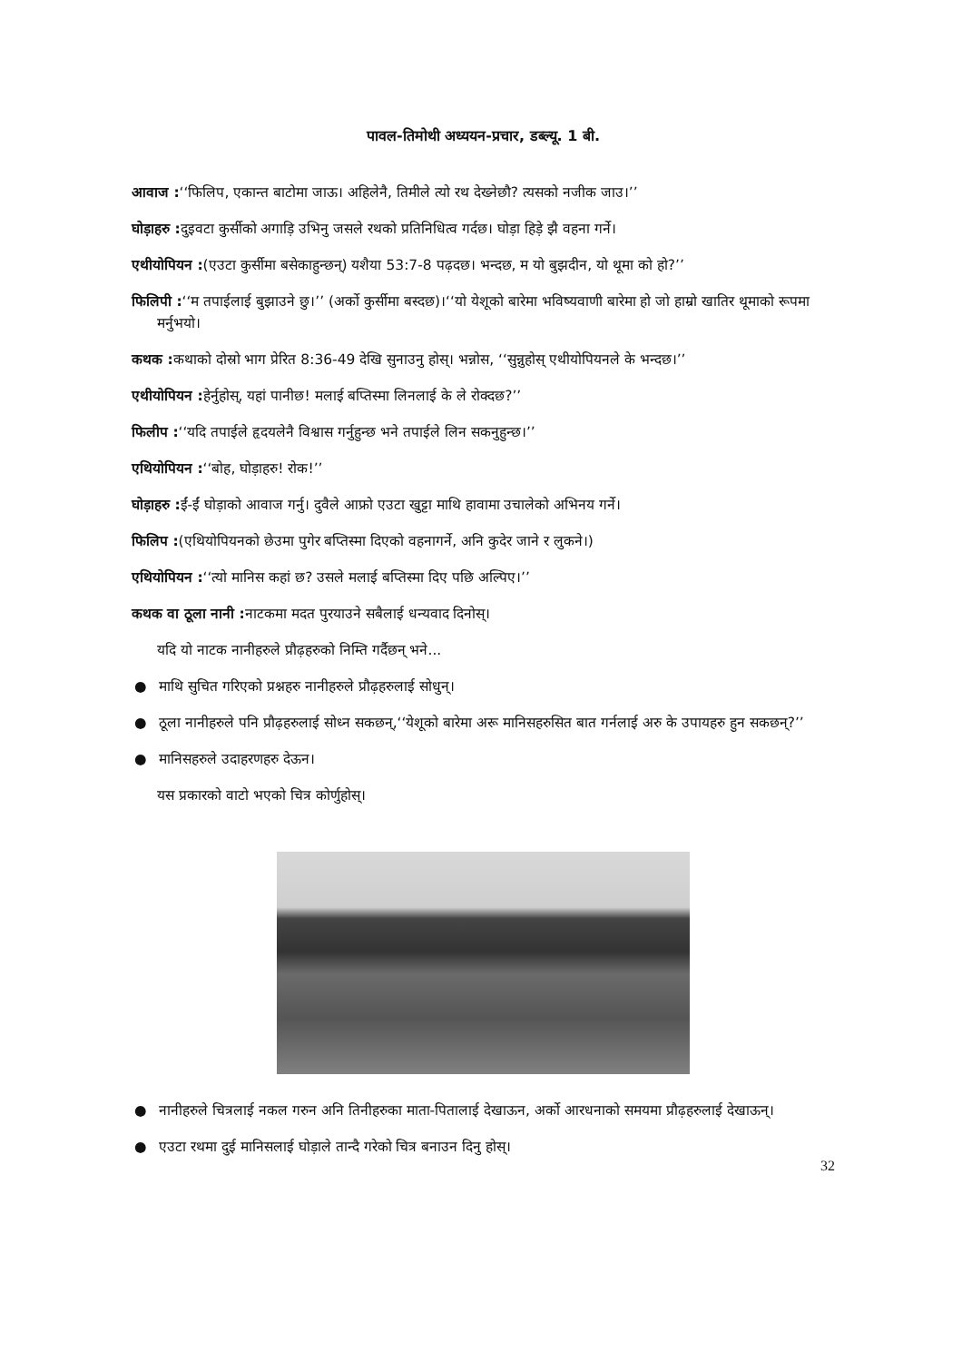पावल-तिमोथी अध्ययन-प्रचार, डब्ल्यू. 1 बी.
आवाज :‘‘फिलिप, एकान्त बाटोमा जाऊ। अहिलेनै, तिमीले त्यो रथ देख्नेछौ? त्यसको नजीक जाउ।’’
घोड़ाहरु : दुइवटा कुर्सीको अगाड़ि उभिनु जसले रथको प्रतिनिधित्व गर्दछ। घोड़ा हिड़े झै वहना गर्ने।
एथीयोपियन :(एउटा कुर्सीमा बसेकाहुन्छन्) यशैया 53:7-8 पढ़दछ। भन्दछ, म यो बुझदीन, यो थूमा को हो?’’
फिलिपी :‘‘म तपाईलाई बुझाउने छु।’’ (अर्को कुर्सीमा बस्दछ)।‘‘यो येशूको बारेमा भविष्यवाणी बारेमा हो जो हाम्रो खातिर थूमाको रूपमा मर्नुभयो।
कथक : कथाको दोस्रो भाग प्रेरित 8:36-49 देखि सुनाउनु होस्। भन्नोस, ‘‘सुन्नुहोस् एथीयोपियनले के भन्दछ।’’
एथीयोपियन : हेर्नुहोस्, यहां पानीछ! मलाई बप्तिस्मा लिनलाई के ले रोक्दछ?’’
फिलीप :‘‘यदि तपाईले हृदयलेनै विश्वास गर्नुहुन्छ भने तपाईले लिन सकनुहुन्छ।’’
एथियोपियन :‘‘बोह, घोड़ाहरु! रोक!’’
घोड़ाहरु : ईं-ईं घोड़ाको आवाज गर्नु। दुवैले आफ्रो एउटा खुट्टा माथि हावामा उचालेको अभिनय गर्ने।
फिलिप :(एथियोपियनको छेउमा पुगेर बप्तिस्मा दिएको वहनागर्ने, अनि कुदेर जाने र लुकने।)
एथियोपियन :‘‘त्यो मानिस कहां छ? उसले मलाई बप्तिस्मा दिए पछि अल्पिए।’’
कथक वा ठूला नानी : नाटकमा मदत पुरयाउने सबैलाई धन्यवाद दिनोस्।
यदि यो नाटक नानीहरुले प्रौढ़हरुको निम्ति गर्दैछन् भने...
● माथि सुचित गरिएको प्रश्नहरु नानीहरुले प्रौढ़हरुलाई सोधुन्।
● ठूला नानीहरुले पनि प्रौढ़हरुलाई सोध्न सकछन्,‘‘येशूको बारेमा अरू मानिसहरुसित बात गर्नलाई अरु के उपायहरु हुन सकछन्?’’
● मानिसहरुले उदाहरणहरु देऊन।
यस प्रकारको वाटो भएको चित्र कोर्णुहोस्।
● नानीहरुले चित्रलाई नकल गरुन अनि तिनीहरुका माता-पितालाई देखाऊन, अर्को आरधनाको समयमा प्रौढ़हरुलाई देखाऊन्।
● एउटा रथमा दुई मानिसलाई घोड़ाले तान्दै गरेको चित्र बनाउन दिनु होस्।
32